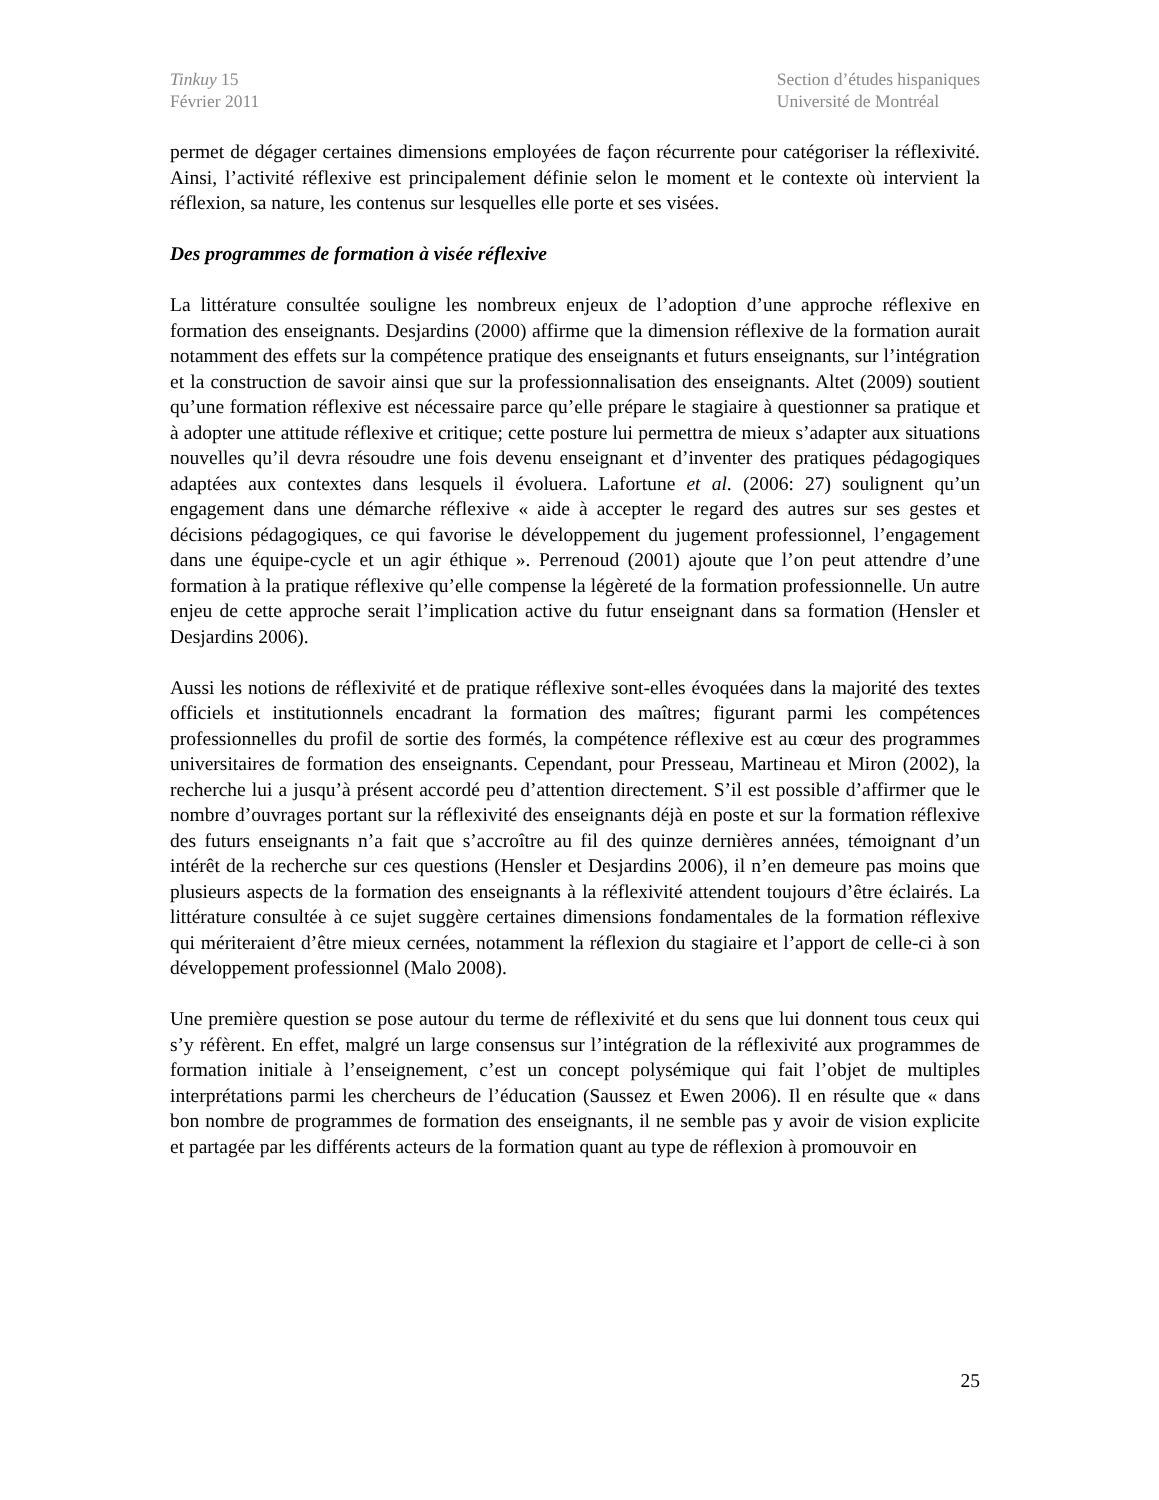Tinkuy 15
Février 2011
Section d’études hispaniques
Université de Montréal
permet de dégager certaines dimensions employées de façon récurrente pour catégoriser la réflexivité. Ainsi, l’activité réflexive est principalement définie selon le moment et le contexte où intervient la réflexion, sa nature, les contenus sur lesquelles elle porte et ses visées.
Des programmes de formation à visée réflexive
La littérature consultée souligne les nombreux enjeux de l’adoption d’une approche réflexive en formation des enseignants. Desjardins (2000) affirme que la dimension réflexive de la formation aurait notamment des effets sur la compétence pratique des enseignants et futurs enseignants, sur l’intégration et la construction de savoir ainsi que sur la professionnalisation des enseignants. Altet (2009) soutient qu’une formation réflexive est nécessaire parce qu’elle prépare le stagiaire à questionner sa pratique et à adopter une attitude réflexive et critique; cette posture lui permettra de mieux s’adapter aux situations nouvelles qu’il devra résoudre une fois devenu enseignant et d’inventer des pratiques pédagogiques adaptées aux contextes dans lesquels il évoluera. Lafortune et al. (2006: 27) soulignent qu’un engagement dans une démarche réflexive « aide à accepter le regard des autres sur ses gestes et décisions pédagogiques, ce qui favorise le développement du jugement professionnel, l’engagement dans une équipe-cycle et un agir éthique ». Perrenoud (2001) ajoute que l’on peut attendre d’une formation à la pratique réflexive qu’elle compense la légèreté de la formation professionnelle. Un autre enjeu de cette approche serait l’implication active du futur enseignant dans sa formation (Hensler et Desjardins 2006).
Aussi les notions de réflexivité et de pratique réflexive sont-elles évoquées dans la majorité des textes officiels et institutionnels encadrant la formation des maîtres; figurant parmi les compétences professionnelles du profil de sortie des formés, la compétence réflexive est au cœur des programmes universitaires de formation des enseignants. Cependant, pour Presseau, Martineau et Miron (2002), la recherche lui a jusqu’à présent accordé peu d’attention directement. S’il est possible d’affirmer que le nombre d’ouvrages portant sur la réflexivité des enseignants déjà en poste et sur la formation réflexive des futurs enseignants n’a fait que s’accroître au fil des quinze dernières années, témoignant d’un intérêt de la recherche sur ces questions (Hensler et Desjardins 2006), il n’en demeure pas moins que plusieurs aspects de la formation des enseignants à la réflexivité attendent toujours d’être éclairés. La littérature consultée à ce sujet suggère certaines dimensions fondamentales de la formation réflexive qui mériteraient d’être mieux cernées, notamment la réflexion du stagiaire et l’apport de celle-ci à son développement professionnel (Malo 2008).
Une première question se pose autour du terme de réflexivité et du sens que lui donnent tous ceux qui s’y réfèrent. En effet, malgré un large consensus sur l’intégration de la réflexivité aux programmes de formation initiale à l’enseignement, c’est un concept polysémique qui fait l’objet de multiples interprétations parmi les chercheurs de l’éducation (Saussez et Ewen 2006). Il en résulte que « dans bon nombre de programmes de formation des enseignants, il ne semble pas y avoir de vision explicite et partagée par les différents acteurs de la formation quant au type de réflexion à promouvoir en
25